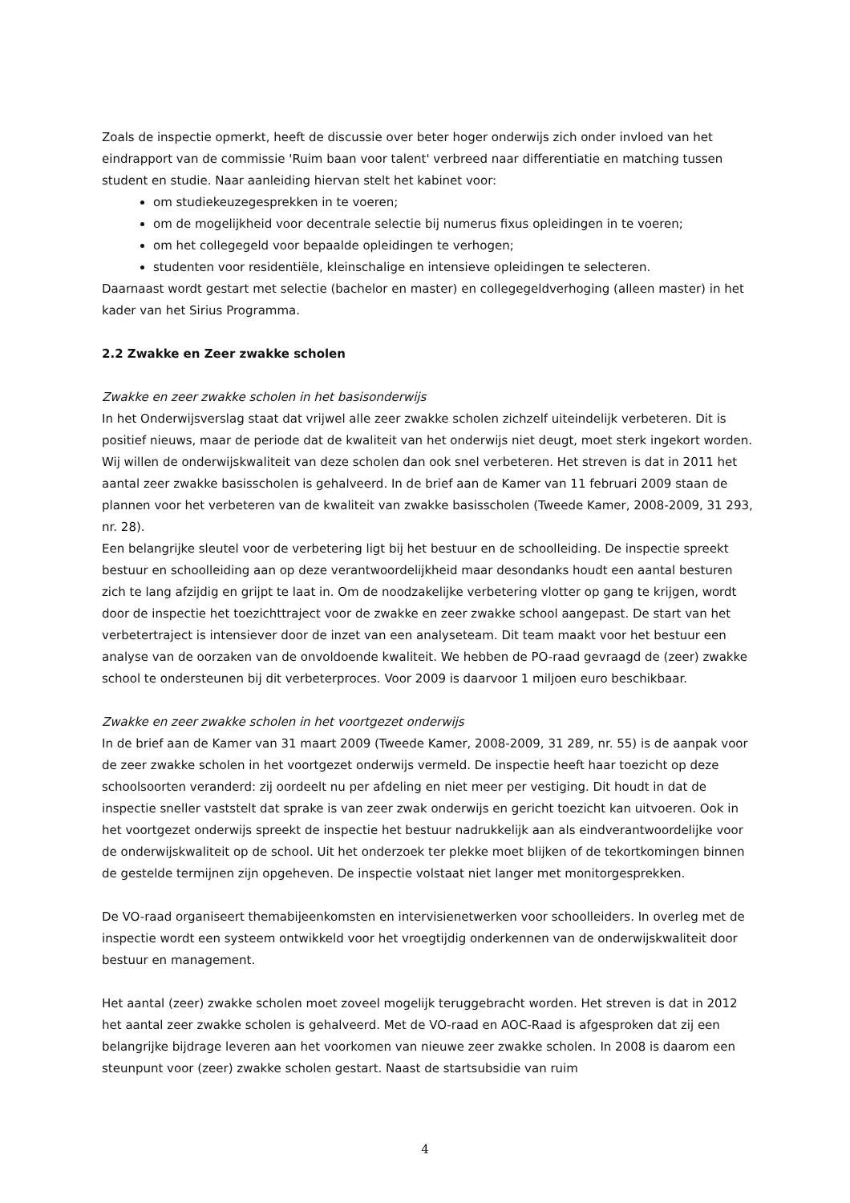Zoals de inspectie opmerkt, heeft de discussie over beter hoger onderwijs zich onder invloed van het eindrapport van de commissie 'Ruim baan voor talent' verbreed naar differentiatie en matching tussen student en studie. Naar aanleiding hiervan stelt het kabinet voor:
om studiekeuzegesprekken in te voeren;
om de mogelijkheid voor decentrale selectie bij numerus fixus opleidingen in te voeren;
om het collegegeld voor bepaalde opleidingen te verhogen;
studenten voor residentiële, kleinschalige en intensieve opleidingen te selecteren.
Daarnaast wordt gestart met selectie (bachelor en master) en collegegeldverhoging (alleen master) in het kader van het Sirius Programma.
2.2 Zwakke en Zeer zwakke scholen
Zwakke en zeer zwakke scholen in het basisonderwijs
In het Onderwijsverslag staat dat vrijwel alle zeer zwakke scholen zichzelf uiteindelijk verbeteren. Dit is positief nieuws, maar de periode dat de kwaliteit van het onderwijs niet deugt, moet sterk ingekort worden. Wij willen de onderwijskwaliteit van deze scholen dan ook snel verbeteren. Het streven is dat in 2011 het aantal zeer zwakke basisscholen is gehalveerd. In de brief aan de Kamer van 11 februari 2009 staan de plannen voor het verbeteren van de kwaliteit van zwakke basisscholen (Tweede Kamer, 2008-2009, 31 293, nr. 28).
Een belangrijke sleutel voor de verbetering ligt bij het bestuur en de schoolleiding. De inspectie spreekt bestuur en schoolleiding aan op deze verantwoordelijkheid maar desondanks houdt een aantal besturen zich te lang afzijdig en grijpt te laat in. Om de noodzakelijke verbetering vlotter op gang te krijgen, wordt door de inspectie het toezichttraject voor de zwakke en zeer zwakke school aangepast. De start van het verbetertraject is intensiever door de inzet van een analyseteam. Dit team maakt voor het bestuur een analyse van de oorzaken van de onvoldoende kwaliteit. We hebben de PO-raad gevraagd de (zeer) zwakke school te ondersteunen bij dit verbeterproces. Voor 2009 is daarvoor 1 miljoen euro beschikbaar.
Zwakke en zeer zwakke scholen in het voortgezet onderwijs
In de brief aan de Kamer van 31 maart 2009 (Tweede Kamer, 2008-2009, 31 289, nr. 55) is de aanpak voor de zeer zwakke scholen in het voortgezet onderwijs vermeld. De inspectie heeft haar toezicht op deze schoolsoorten veranderd: zij oordeelt nu per afdeling en niet meer per vestiging. Dit houdt in dat de inspectie sneller vaststelt dat sprake is van zeer zwak onderwijs en gericht toezicht kan uitvoeren. Ook in het voortgezet onderwijs spreekt de inspectie het bestuur nadrukkelijk aan als eindverantwoordelijke voor de onderwijskwaliteit op de school. Uit het onderzoek ter plekke moet blijken of de tekortkomingen binnen de gestelde termijnen zijn opgeheven. De inspectie volstaat niet langer met monitorgesprekken.
De VO-raad organiseert themabijeenkomsten en intervisienetwerken voor schoolleiders. In overleg met de inspectie wordt een systeem ontwikkeld voor het vroegtijdig onderkennen van de onderwijskwaliteit door bestuur en management.
Het aantal (zeer) zwakke scholen moet zoveel mogelijk teruggebracht worden. Het streven is dat in 2012 het aantal zeer zwakke scholen is gehalveerd. Met de VO-raad en AOC-Raad is afgesproken dat zij een belangrijke bijdrage leveren aan het voorkomen van nieuwe zeer zwakke scholen. In 2008 is daarom een steunpunt voor (zeer) zwakke scholen gestart. Naast de startsubsidie van ruim
4